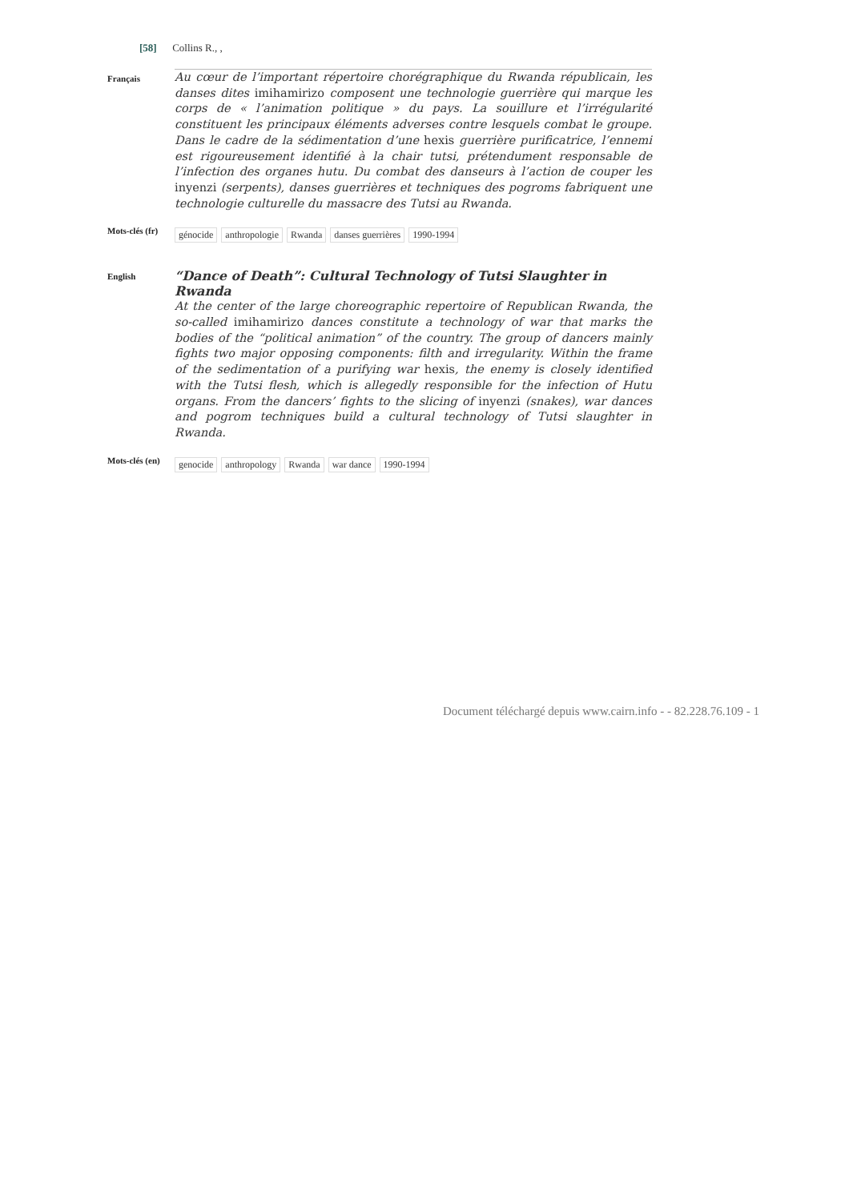[58] Collins R., ,
Français
Au cœur de l’important répertoire chorégraphique du Rwanda républicain, les danses dites imihamirizo composent une technologie guerrière qui marque les corps de « l’animation politique » du pays. La souillure et l’irrégularité constituent les principaux éléments adverses contre lesquels combat le groupe. Dans le cadre de la sédimentation d’une hexis guerrière purificatrice, l’ennemi est rigoureusement identifié à la chair tutsi, prétendument responsable de l’infection des organes hutu. Du combat des danseurs à l’action de couper les inyenzi (serpents), danses guerrières et techniques des pogroms fabriquent une technologie culturelle du massacre des Tutsi au Rwanda.
Mots-clés (fr)
génocide anthropologie Rwanda danses guerrières 1990-1994
English
“Dance of Death”: Cultural Technology of Tutsi Slaughter in Rwanda
At the center of the large choreographic repertoire of Republican Rwanda, the so-called imihamirizo dances constitute a technology of war that marks the bodies of the “political animation” of the country. The group of dancers mainly fights two major opposing components: filth and irregularity. Within the frame of the sedimentation of a purifying war hexis, the enemy is closely identified with the Tutsi flesh, which is allegedly responsible for the infection of Hutu organs. From the dancers’ fights to the slicing of inyenzi (snakes), war dances and pogrom techniques build a cultural technology of Tutsi slaughter in Rwanda.
Mots-clés (en)
genocide anthropology Rwanda war dance 1990-1994
Document téléchargé depuis www.cairn.info - - 82.228.76.109 - 1